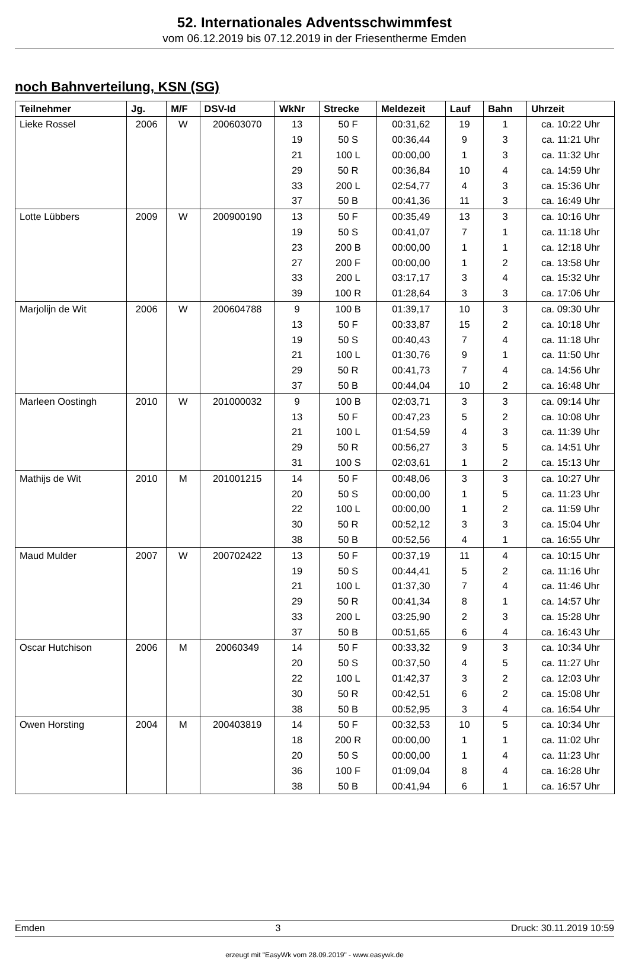52. Internationales Adventsschwimmfest
vom 06.12.2019 bis 07.12.2019 in der Friesentherme Emden
noch Bahnverteilung, KSN (SG)
| Teilnehmer | Jg. | M/F | DSV-Id | WkNr | Strecke | Meldezeit | Lauf | Bahn | Uhrzeit |
| --- | --- | --- | --- | --- | --- | --- | --- | --- | --- |
| Lieke Rossel | 2006 | W | 200603070 | 13 | 50 F | 00:31,62 | 19 | 1 | ca. 10:22 Uhr |
| | | | | 19 | 50 S | 00:36,44 | 9 | 3 | ca. 11:21 Uhr |
| | | | | 21 | 100 L | 00:00,00 | 1 | 3 | ca. 11:32 Uhr |
| | | | | 29 | 50 R | 00:36,84 | 10 | 4 | ca. 14:59 Uhr |
| | | | | 33 | 200 L | 02:54,77 | 4 | 3 | ca. 15:36 Uhr |
| | | | | 37 | 50 B | 00:41,36 | 11 | 3 | ca. 16:49 Uhr |
| Lotte Lübbers | 2009 | W | 200900190 | 13 | 50 F | 00:35,49 | 13 | 3 | ca. 10:16 Uhr |
| | | | | 19 | 50 S | 00:41,07 | 7 | 1 | ca. 11:18 Uhr |
| | | | | 23 | 200 B | 00:00,00 | 1 | 1 | ca. 12:18 Uhr |
| | | | | 27 | 200 F | 00:00,00 | 1 | 2 | ca. 13:58 Uhr |
| | | | | 33 | 200 L | 03:17,17 | 3 | 4 | ca. 15:32 Uhr |
| | | | | 39 | 100 R | 01:28,64 | 3 | 3 | ca. 17:06 Uhr |
| Marjolijn de Wit | 2006 | W | 200604788 | 9 | 100 B | 01:39,17 | 10 | 3 | ca. 09:30 Uhr |
| | | | | 13 | 50 F | 00:33,87 | 15 | 2 | ca. 10:18 Uhr |
| | | | | 19 | 50 S | 00:40,43 | 7 | 4 | ca. 11:18 Uhr |
| | | | | 21 | 100 L | 01:30,76 | 9 | 1 | ca. 11:50 Uhr |
| | | | | 29 | 50 R | 00:41,73 | 7 | 4 | ca. 14:56 Uhr |
| | | | | 37 | 50 B | 00:44,04 | 10 | 2 | ca. 16:48 Uhr |
| Marleen Oostingh | 2010 | W | 201000032 | 9 | 100 B | 02:03,71 | 3 | 3 | ca. 09:14 Uhr |
| | | | | 13 | 50 F | 00:47,23 | 5 | 2 | ca. 10:08 Uhr |
| | | | | 21 | 100 L | 01:54,59 | 4 | 3 | ca. 11:39 Uhr |
| | | | | 29 | 50 R | 00:56,27 | 3 | 5 | ca. 14:51 Uhr |
| | | | | 31 | 100 S | 02:03,61 | 1 | 2 | ca. 15:13 Uhr |
| Mathijs de Wit | 2010 | M | 201001215 | 14 | 50 F | 00:48,06 | 3 | 3 | ca. 10:27 Uhr |
| | | | | 20 | 50 S | 00:00,00 | 1 | 5 | ca. 11:23 Uhr |
| | | | | 22 | 100 L | 00:00,00 | 1 | 2 | ca. 11:59 Uhr |
| | | | | 30 | 50 R | 00:52,12 | 3 | 3 | ca. 15:04 Uhr |
| | | | | 38 | 50 B | 00:52,56 | 4 | 1 | ca. 16:55 Uhr |
| Maud Mulder | 2007 | W | 200702422 | 13 | 50 F | 00:37,19 | 11 | 4 | ca. 10:15 Uhr |
| | | | | 19 | 50 S | 00:44,41 | 5 | 2 | ca. 11:16 Uhr |
| | | | | 21 | 100 L | 01:37,30 | 7 | 4 | ca. 11:46 Uhr |
| | | | | 29 | 50 R | 00:41,34 | 8 | 1 | ca. 14:57 Uhr |
| | | | | 33 | 200 L | 03:25,90 | 2 | 3 | ca. 15:28 Uhr |
| | | | | 37 | 50 B | 00:51,65 | 6 | 4 | ca. 16:43 Uhr |
| Oscar Hutchison | 2006 | M | 20060349 | 14 | 50 F | 00:33,32 | 9 | 3 | ca. 10:34 Uhr |
| | | | | 20 | 50 S | 00:37,50 | 4 | 5 | ca. 11:27 Uhr |
| | | | | 22 | 100 L | 01:42,37 | 3 | 2 | ca. 12:03 Uhr |
| | | | | 30 | 50 R | 00:42,51 | 6 | 2 | ca. 15:08 Uhr |
| | | | | 38 | 50 B | 00:52,95 | 3 | 4 | ca. 16:54 Uhr |
| Owen Horsting | 2004 | M | 200403819 | 14 | 50 F | 00:32,53 | 10 | 5 | ca. 10:34 Uhr |
| | | | | 18 | 200 R | 00:00,00 | 1 | 1 | ca. 11:02 Uhr |
| | | | | 20 | 50 S | 00:00,00 | 1 | 4 | ca. 11:23 Uhr |
| | | | | 36 | 100 F | 01:09,04 | 8 | 4 | ca. 16:28 Uhr |
| | | | | 38 | 50 B | 00:41,94 | 6 | 1 | ca. 16:57 Uhr |
Emden 3 Druck: 30.11.2019 10:59
erzeugt mit "EasyWk vom 28.09.2019" - www.easywk.de